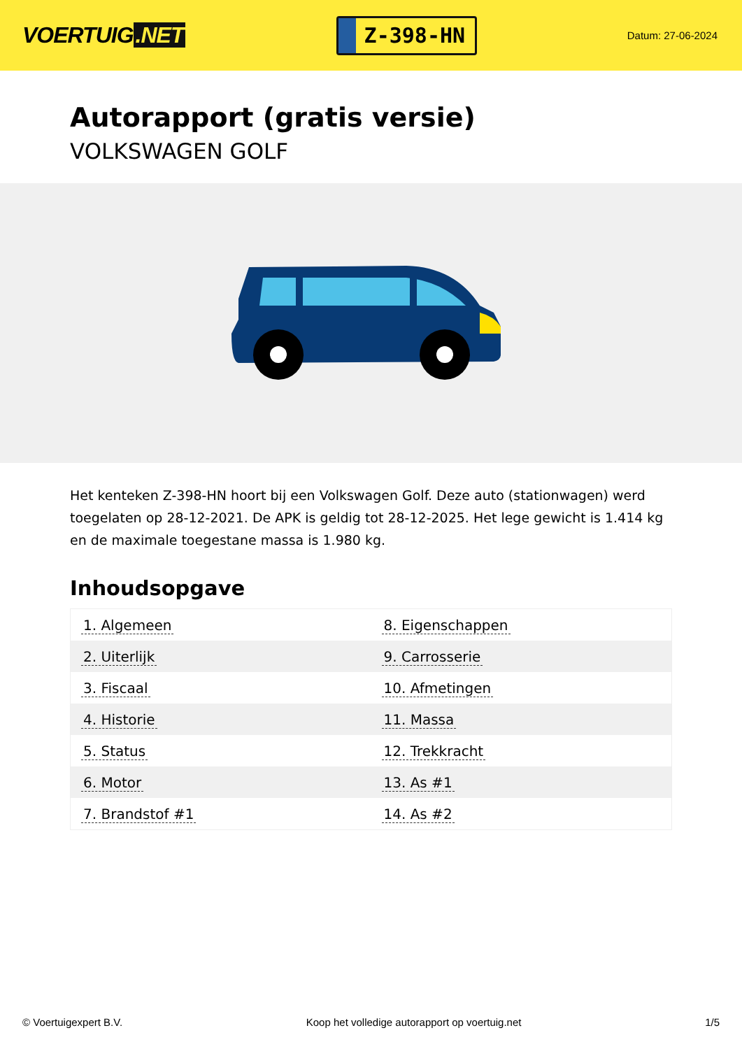VOERTUIG.NET
Z-398-HN
Datum: 27-06-2024
Autorapport (gratis versie)
VOLKSWAGEN GOLF
Het kenteken Z-398-HN hoort bij een Volkswagen Golf. Deze auto (stationwagen) werd toegelaten op 28-12-2021. De APK is geldig tot 28-12-2025. Het lege gewicht is 1.414 kg en de maximale toegestane massa is 1.980 kg.
Inhoudsopgave
| 1. Algemeen | 8. Eigenschappen |
| 2. Uiterlijk | 9. Carrosserie |
| 3. Fiscaal | 10. Afmetingen |
| 4. Historie | 11. Massa |
| 5. Status | 12. Trekkracht |
| 6. Motor | 13. As #1 |
| 7. Brandstof #1 | 14. As #2 |
© Voertuigexpert B.V. Koop het volledige autorapport op voertuig.net
1/5